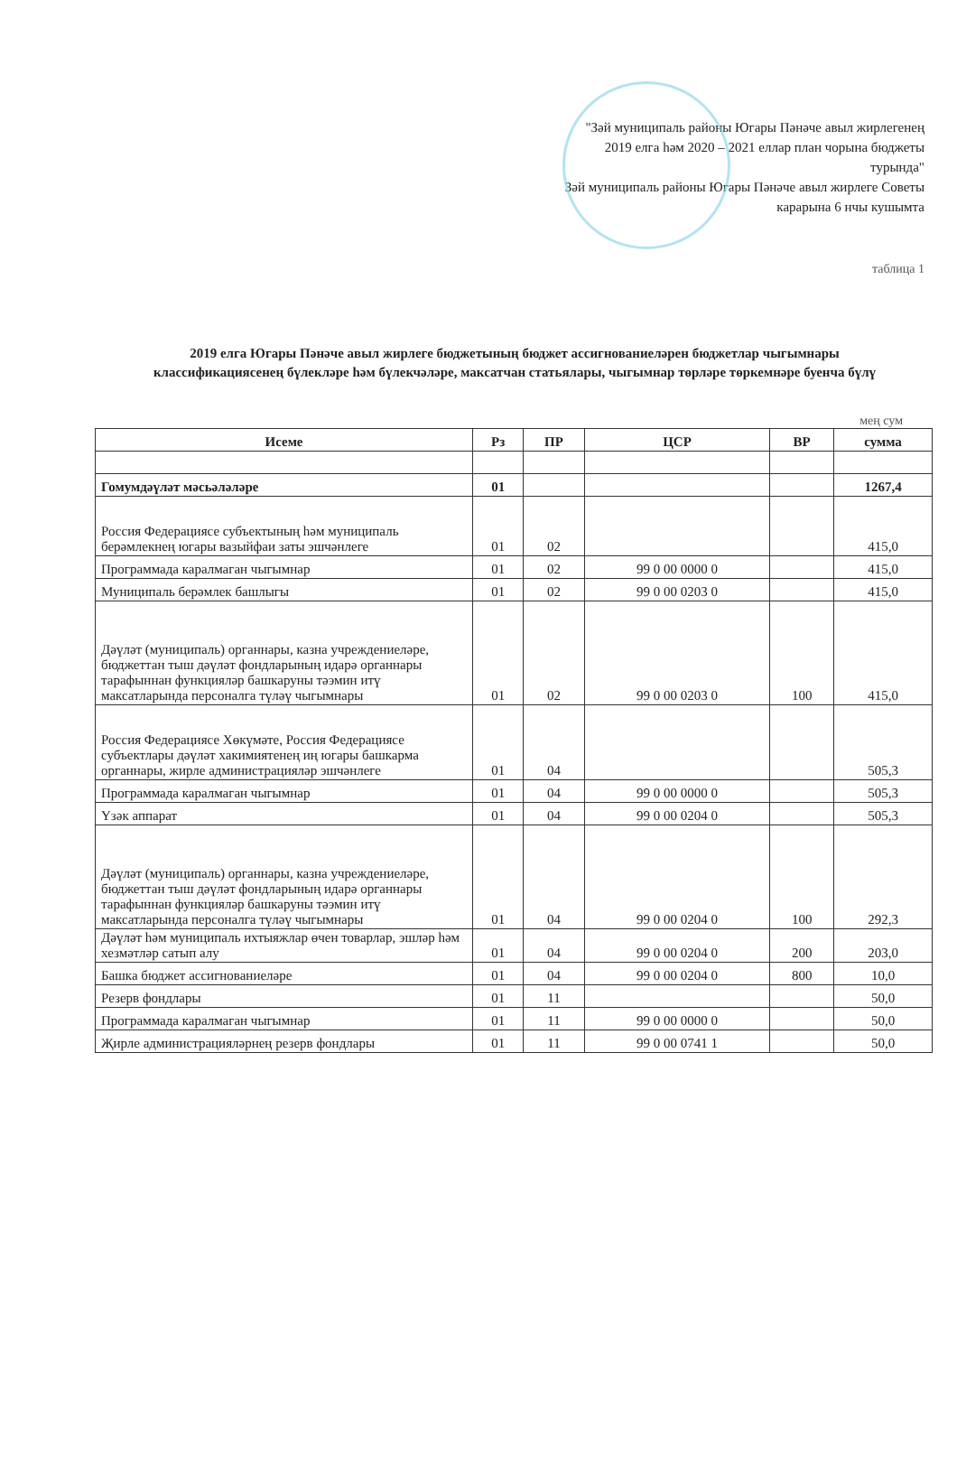"Зәй муниципаль районы Югары Пәнәче авыл жирлегенең
2019 елга һәм 2020 – 2021 еллар план чорына бюджеты
турында"
Зәй муниципаль районы Югары Пәнәче авыл жирлеге Советы
карарына 6 нчы кушымта
таблица 1
2019 елга Югары Пәнәче авыл жирлеге бюджетының бюджет ассигнованиеләрен бюджетлар чыгымнары классификациясенең бүлекләре һәм бүлекчәләре, максатчан статьялары, чыгымнар төрләре төркемнәре буенча бүлү
мең сум
| Исеме | Рз | ПР | ЦСР | ВР | сумма |
| --- | --- | --- | --- | --- | --- |
| Гомумдәүләт мәсьәләләре | 01 | | | | 1267,4 |
| Россия Федерациясе субъектының һәм муниципаль берәмлекнең югары вазыйфаи заты эшчәнлеге | 01 | 02 | | | 415,0 |
| Программада каралмаган чыгымнар | 01 | 02 | 99 0 00 0000 0 | | 415,0 |
| Муниципаль берәмлек башлыгы | 01 | 02 | 99 0 00 0203 0 | | 415,0 |
| Дәүләт (муниципаль) органнары, казна учреждениеләре, бюджеттан тыш дәүләт фондларының идарә органнары тарафыннан функцияләр башкаруны тәэмин итү максатларында персоналга түләү чыгымнары | 01 | 02 | 99 0 00 0203 0 | 100 | 415,0 |
| Россия Федерациясе Хөкүмәте, Россия Федерациясе субъектлары дәүләт хакимиятенең иң югары башкарма органнары, жирле администрацияләр эшчәнлеге | 01 | 04 | | | 505,3 |
| Программада каралмаган чыгымнар | 01 | 04 | 99 0 00 0000 0 | | 505,3 |
| Үзәк аппарат | 01 | 04 | 99 0 00 0204 0 | | 505,3 |
| Дәүләт (муниципаль) органнары, казна учреждениеләре, бюджеттан тыш дәүләт фондларының идарә органнары тарафыннан функцияләр башкаруны тәэмин итү максатларында персоналга түләү чыгымнары | 01 | 04 | 99 0 00 0204 0 | 100 | 292,3 |
| Дәүләт һәм муниципаль ихтыяжлар өчен товарлар, эшләр һәм хезмәтләр сатып алу | 01 | 04 | 99 0 00 0204 0 | 200 | 203,0 |
| Башка бюджет ассигнованиеләре | 01 | 04 | 99 0 00 0204 0 | 800 | 10,0 |
| Резерв фондлары | 01 | 11 | | | 50,0 |
| Программада каралмаган чыгымнар | 01 | 11 | 99 0 00 0000 0 | | 50,0 |
| Җирле администрацияләрнең резерв фондлары | 01 | 11 | 99 0 00 0741 1 | | 50,0 |